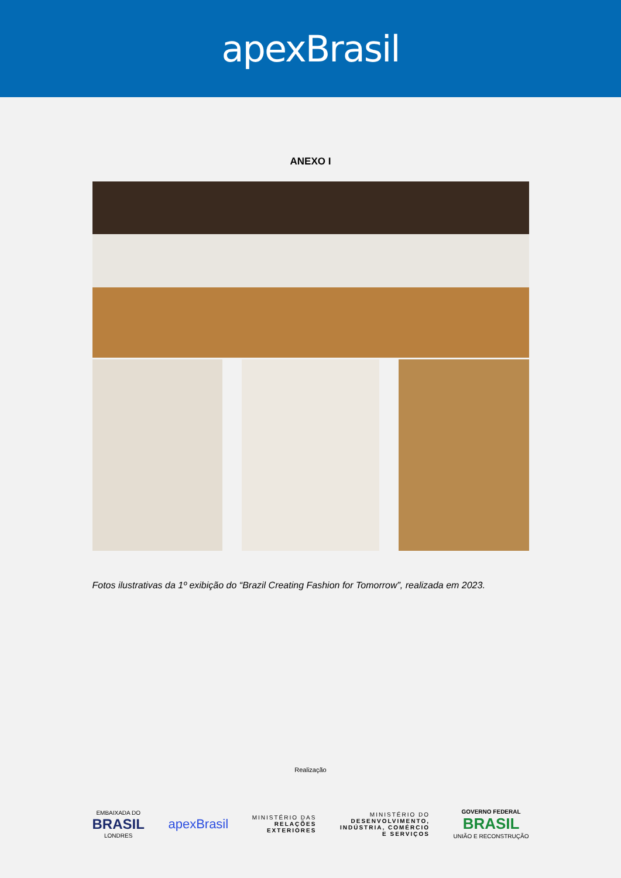apexBrasil
ANEXO I
Fotos ilustrativas da 1º exibição do “Brazil Creating Fashion for Tomorrow”, realizada em 2023.
Realização
EMBAIXADA DO
BRASIL
LONDRES
apexBrasil
MINISTÉRIO DAS
RELAÇÕES
EXTERIORES
MINISTÉRIO DO
DESENVOLVIMENTO,
INDÚSTRIA, COMÉRCIO
E SERVIÇOS
GOVERNO FEDERAL
BRASIL
UNIÃO E RECONSTRUÇÃO